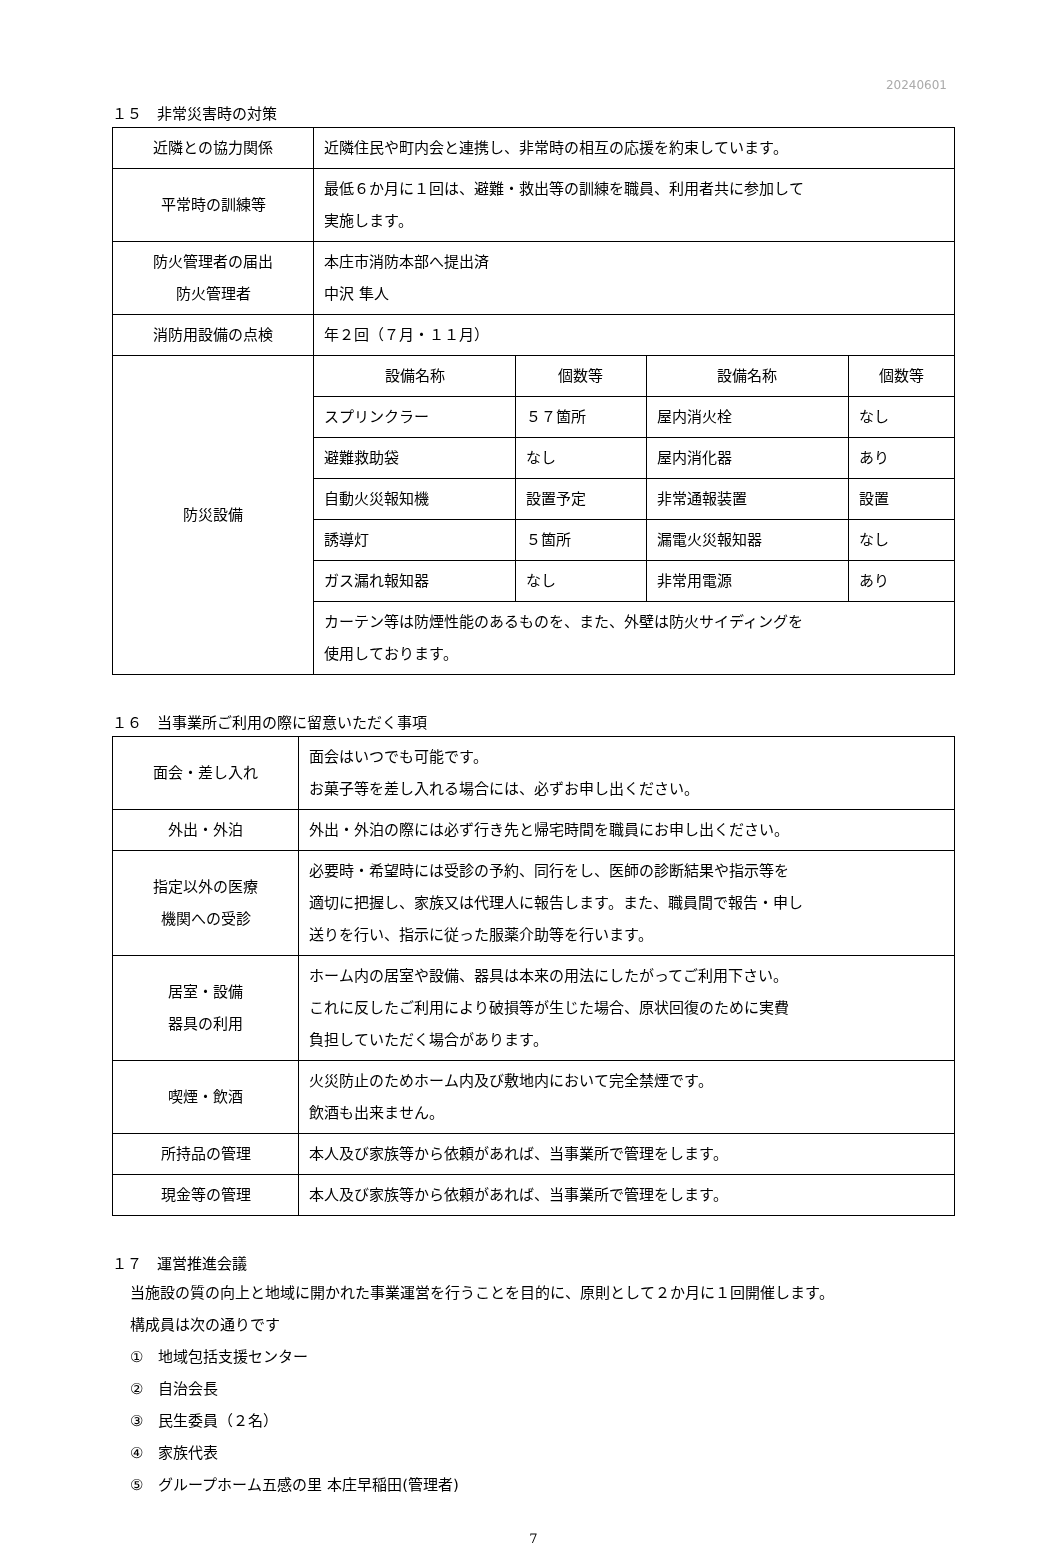20240601
１５　非常災害時の対策
| 近隣との協力関係 | 近隣住民や町内会と連携し、非常時の相互の応援を約束しています。 |
| 平常時の訓練等 | 最低６か月に１回は、避難・救出等の訓練を職員、利用者共に参加して 実施します。 |
| 防火管理者の届出 防火管理者 | 本庄市消防本部へ提出済 中沢 隼人 |
| 消防用設備の点検 | 年２回（７月・１１月） |
| 防災設備 | / 設備名称 / 個数等 / 設備名称 / 個数等 / / スプリンクラー / ５７箇所 / 屋内消火栓 / なし / / 避難救助袋 / なし / 屋内消化器 / あり / / 自動火災報知機 / 設置予定 / 非常通報装置 / 設置 / / 誘導灯 / ５箇所 / 漏電火災報知器 / なし / / ガス漏れ報知器 / なし / 非常用電源 / あり / |
| | カーテン等は防煙性能のあるものを、また、外壁は防火サイディングを 使用しております。 |
１６　当事業所ご利用の際に留意いただく事項
| 面会・差し入れ | 面会はいつでも可能です。 お菓子等を差し入れる場合には、必ずお申し出ください。 |
| 外出・外泊 | 外出・外泊の際には必ず行き先と帰宅時間を職員にお申し出ください。 |
| 指定以外の医療 機関への受診 | 必要時・希望時には受診の予約、同行をし、医師の診断結果や指示等を 適切に把握し、家族又は代理人に報告します。また、職員間で報告・申し 送りを行い、指示に従った服薬介助等を行います。 |
| 居室・設備 器具の利用 | ホーム内の居室や設備、器具は本来の用法にしたがってご利用下さい。 これに反したご利用により破損等が生じた場合、原状回復のために実費 負担していただく場合があります。 |
| 喫煙・飲酒 | 火災防止のためホーム内及び敷地内において完全禁煙です。 飲酒も出来ません。 |
| 所持品の管理 | 本人及び家族等から依頼があれば、当事業所で管理をします。 |
| 現金等の管理 | 本人及び家族等から依頼があれば、当事業所で管理をします。 |
１７　運営推進会議
当施設の質の向上と地域に開かれた事業運営を行うことを目的に、原則として２か月に１回開催します。
構成員は次の通りです
①　地域包括支援センター
②　自治会長
③　民生委員（２名）
④　家族代表
⑤　グループホーム五感の里 本庄早稲田(管理者)
7